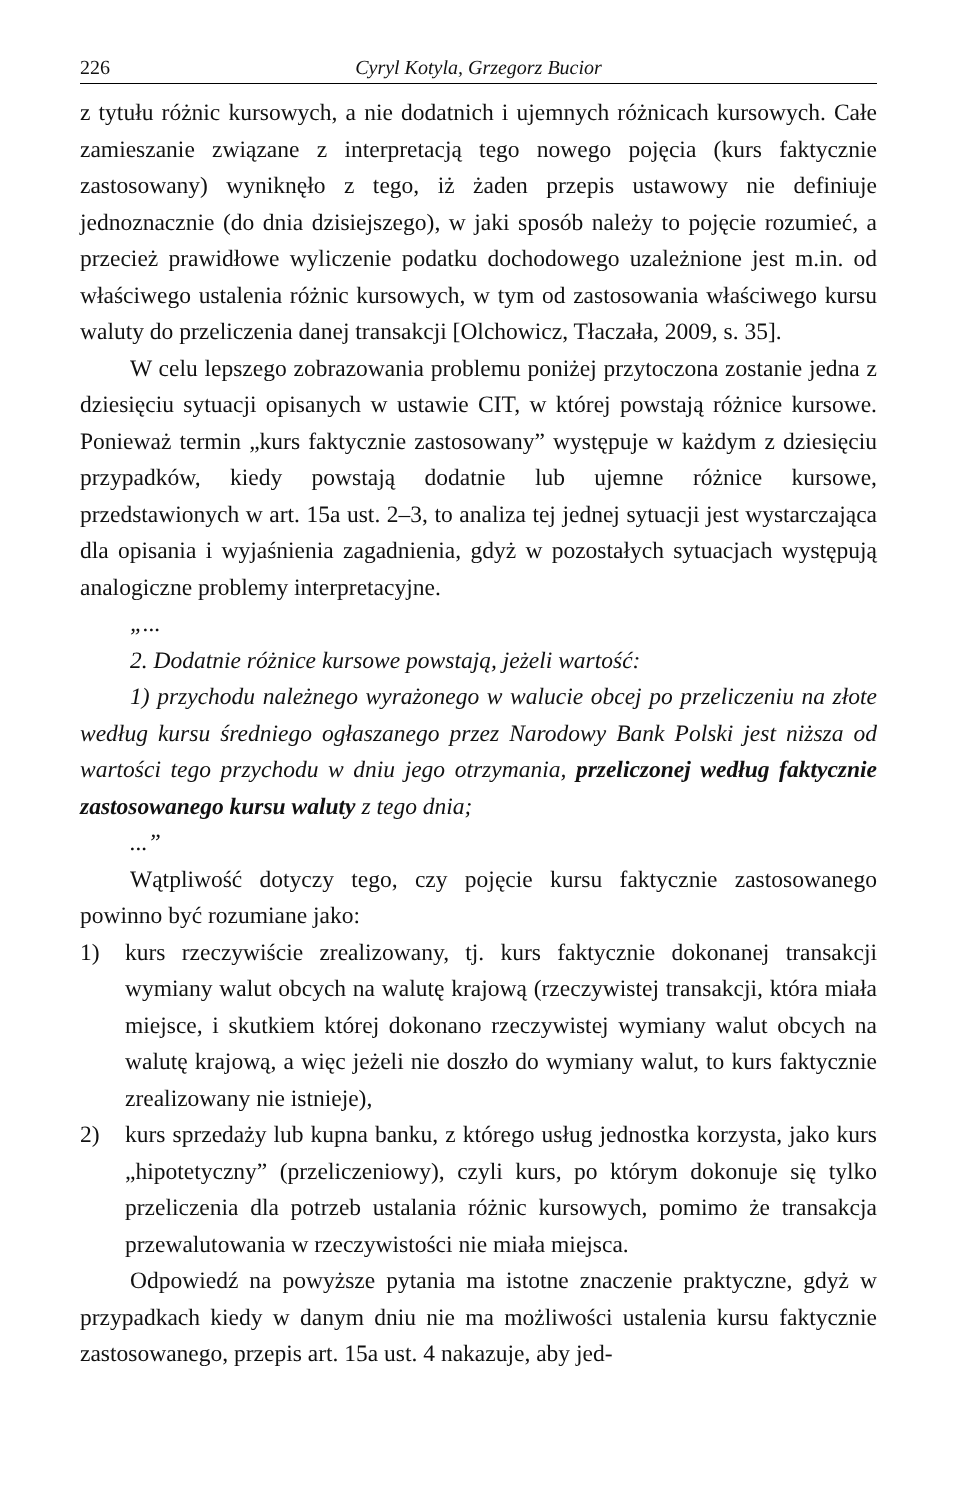226 Cyryl Kotyla, Grzegorz Bucior
z tytułu różnic kursowych, a nie dodatnich i ujemnych różnicach kursowych. Całe zamieszanie związane z interpretacją tego nowego pojęcia (kurs faktycznie zastosowany) wyniknęło z tego, iż żaden przepis ustawowy nie definiuje jednoznacznie (do dnia dzisiejszego), w jaki sposób należy to pojęcie rozumieć, a przecież prawidłowe wyliczenie podatku dochodowego uzależnione jest m.in. od właściwego ustalenia różnic kursowych, w tym od zastosowania właściwego kursu waluty do przeliczenia danej transakcji [Olchowicz, Tłaczała, 2009, s. 35].
W celu lepszego zobrazowania problemu poniżej przytoczona zostanie jedna z dziesięciu sytuacji opisanych w ustawie CIT, w której powstają różnice kursowe. Ponieważ termin „kurs faktycznie zastosowany” występuje w każdym z dziesięciu przypadków, kiedy powstają dodatnie lub ujemne różnice kursowe, przedstawionych w art. 15a ust. 2–3, to analiza tej jednej sytuacji jest wystarczająca dla opisania i wyjaśnienia zagadnienia, gdyż w pozostałych sytuacjach występują analogiczne problemy interpretacyjne.
„...
2. Dodatnie różnice kursowe powstają, jeżeli wartość:
1) przychodu należnego wyrażonego w walucie obcej po przeliczeniu na złote według kursu średniego ogłaszanego przez Narodowy Bank Polski jest niższa od wartości tego przychodu w dniu jego otrzymania, przeliczonej według faktycznie zastosowanego kursu waluty z tego dnia;
...”
Wątpliwość dotyczy tego, czy pojęcie kursu faktycznie zastosowanego powinno być rozumiane jako:
1) kurs rzeczywiście zrealizowany, tj. kurs faktycznie dokonanej transakcji wymiany walut obcych na walutę krajową (rzeczywistej transakcji, która miała miejsce, i skutkiem której dokonano rzeczywistej wymiany walut obcych na walutę krajową, a więc jeżeli nie doszło do wymiany walut, to kurs faktycznie zrealizowany nie istnieje),
2) kurs sprzedaży lub kupna banku, z którego usług jednostka korzysta, jako kurs „hipotetyczny” (przeliczeniowy), czyli kurs, po którym dokonuje się tylko przeliczenia dla potrzeb ustalania różnic kursowych, pomimo że transakcja przewalutowania w rzeczywistości nie miała miejsca.
Odpowiedź na powyższe pytania ma istotne znaczenie praktyczne, gdyż w przypadkach kiedy w danym dniu nie ma możliwości ustalenia kursu faktycznie zastosowanego, przepis art. 15a ust. 4 nakazuje, aby jed-